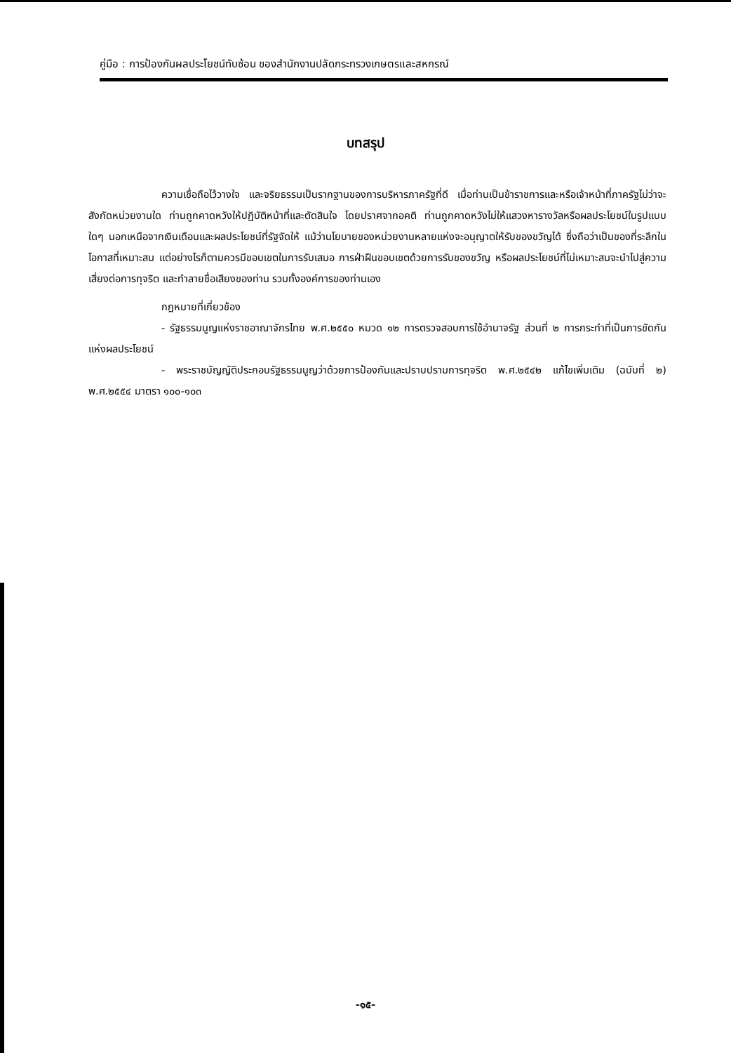คู่มือ : การป้องกันผลประโยชน์ทับซ้อน ของสำนักงานปลัดกระทรวงเกษตรและสหกรณ์
บทสรุป
ความเชื่อถือไว้วางใจ และจริยธรรมเป็นรากฐานของการบริหารภาครัฐที่ดี เมื่อท่านเป็นข้าราชการและหรือเจ้าหน้าที่ภาครัฐไม่ว่าจะสังกัดหน่วยงานใด ท่านถูกคาดหวังให้ปฏิบัติหน้าที่และตัดสินใจ โดยปราศจากอคติ ท่านถูกคาดหวังไม่ให้แสวงหารางวัลหรือผลประโยชน์ในรูปแบบใดๆ นอกเหนือจากเงินเดือนและผลประโยชน์ที่รัฐจัดให้ แม้ว่านโยบายของหน่วยงานหลายแห่งจะอนุญาตให้รับของขวัญได้ ซึ่งถือว่าเป็นของที่ระลึกในโอกาสที่เหมาะสม แต่อย่างไรก็ตามควรมีขอบเขตในการรับเสมอ การฝ่าฝืนขอบเขตด้วยการรับของขวัญ หรือผลประโยชน์ที่ไม่เหมาะสมจะนำไปสู่ความเสี่ยงต่อการทุจริต และทำลายชื่อเสียงของท่าน รวมทั้งองค์การของท่านเอง
กฎหมายที่เกี่ยวข้อง
- รัฐธรรมนูญแห่งราชอาณาจักรไทย พ.ศ.๒๕๕๐ หมวด ๑๒ การตรวจสอบการใช้อำนาจรัฐ ส่วนที่ ๒ การกระทำที่เป็นการขัดกันแห่งผลประโยชน์
- พระราชบัญญัติประกอบรัฐธรรมนูญว่าด้วยการป้องกันและปราบปรามการทุจริต พ.ศ.๒๕๔๒ แก้ไขเพิ่มเติม (ฉบับที่ ๒) พ.ศ.๒๕๕๔ มาตรา ๑๐๐-๑๐๓
-๑๕-